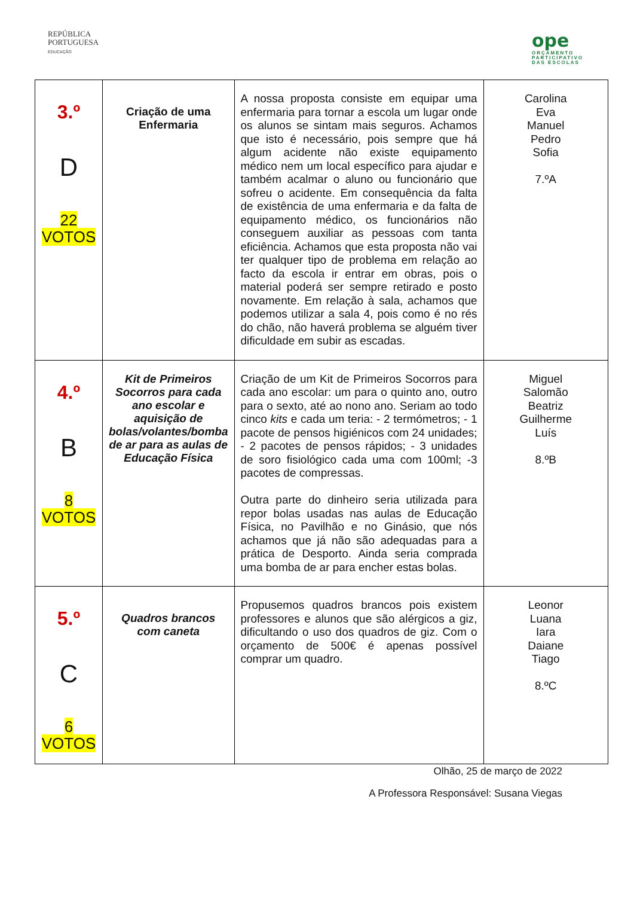REPÚBLICA
PORTUGUESA
EDUCAÇÃO
ope
ORÇAMENTO
PARTICIPATIVO
DAS ESCOLAS
| 3.º D 22 VOTOS | Criação de uma Enfermaria | A nossa proposta consiste em equipar uma enfermaria para tornar a escola um lugar onde os alunos se sintam mais seguros. Achamos que isto é necessário, pois sempre que há algum acidente não existe equipamento médico nem um local específico para ajudar e também acalmar o aluno ou funcionário que sofreu o acidente. Em consequência da falta de existência de uma enfermaria e da falta de equipamento médico, os funcionários não conseguem auxiliar as pessoas com tanta eficiência. Achamos que esta proposta não vai ter qualquer tipo de problema em relação ao facto da escola ir entrar em obras, pois o material poderá ser sempre retirado e posto novamente. Em relação à sala, achamos que podemos utilizar a sala 4, pois como é no rés do chão, não haverá problema se alguém tiver dificuldade em subir as escadas. | Carolina Eva Manuel Pedro Sofia 7.ºA |
| 4.º B 8 VOTOS | Kit de Primeiros Socorros para cada ano escolar e aquisição de bolas/volantes/bomba de ar para as aulas de Educação Física | Criação de um Kit de Primeiros Socorros para cada ano escolar: um para o quinto ano, outro para o sexto, até ao nono ano. Seriam ao todo cinco kits e cada um teria: - 2 termómetros; - 1 pacote de pensos higiénicos com 24 unidades; - 2 pacotes de pensos rápidos; - 3 unidades de soro fisiológico cada uma com 100ml; -3 pacotes de compressas. Outra parte do dinheiro seria utilizada para repor bolas usadas nas aulas de Educação Física, no Pavilhão e no Ginásio, que nós achamos que já não são adequadas para a prática de Desporto. Ainda seria comprada uma bomba de ar para encher estas bolas. | Miguel Salomão Beatriz Guilherme Luís 8.ºB |
| 5.º C 6 VOTOS | Quadros brancos com caneta | Propusemos quadros brancos pois existem professores e alunos que são alérgicos a giz, dificultando o uso dos quadros de giz. Com o orçamento de 500€ é apenas possível comprar um quadro. | Leonor Luana Iara Daiane Tiago 8.ºC |
Olhão, 25 de março de 2022
A Professora Responsável: Susana Viegas